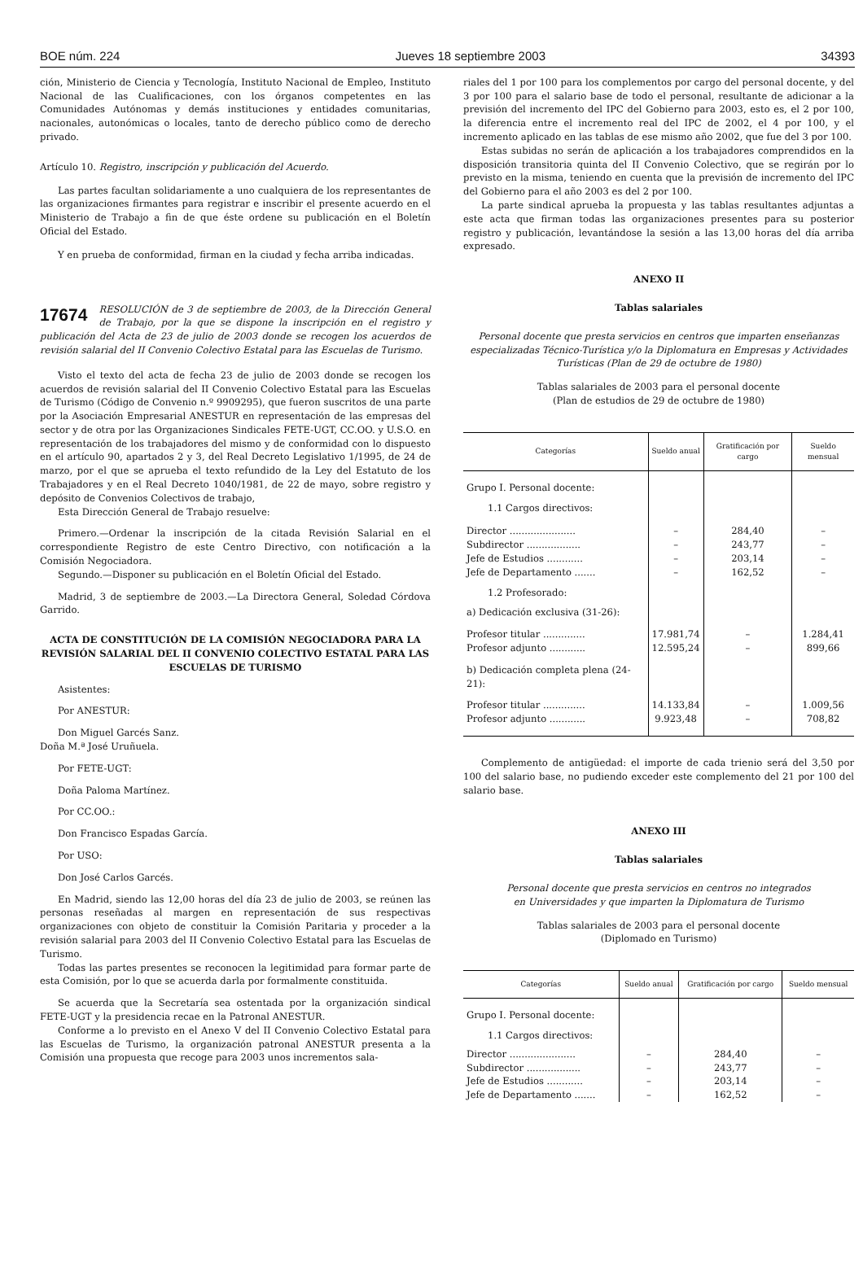BOE núm. 224 Jueves 18 septiembre 2003 34393
ción, Ministerio de Ciencia y Tecnología, Instituto Nacional de Empleo, Instituto Nacional de las Cualificaciones, con los órganos competentes en las Comunidades Autónomas y demás instituciones y entidades comunitarias, nacionales, autonómicas o locales, tanto de derecho público como de derecho privado.
Artículo 10. Registro, inscripción y publicación del Acuerdo.
Las partes facultan solidariamente a uno cualquiera de los representantes de las organizaciones firmantes para registrar e inscribir el presente acuerdo en el Ministerio de Trabajo a fin de que éste ordene su publicación en el Boletín Oficial del Estado.
Y en prueba de conformidad, firman en la ciudad y fecha arriba indicadas.
17674
RESOLUCIÓN de 3 de septiembre de 2003, de la Dirección General de Trabajo, por la que se dispone la inscripción en el registro y publicación del Acta de 23 de julio de 2003 donde se recogen los acuerdos de revisión salarial del II Convenio Colectivo Estatal para las Escuelas de Turismo.
Visto el texto del acta de fecha 23 de julio de 2003 donde se recogen los acuerdos de revisión salarial del II Convenio Colectivo Estatal para las Escuelas de Turismo (Código de Convenio n.º 9909295), que fueron suscritos de una parte por la Asociación Empresarial ANESTUR en representación de las empresas del sector y de otra por las Organizaciones Sindicales FETE-UGT, CC.OO. y U.S.O. en representación de los trabajadores del mismo y de conformidad con lo dispuesto en el artículo 90, apartados 2 y 3, del Real Decreto Legislativo 1/1995, de 24 de marzo, por el que se aprueba el texto refundido de la Ley del Estatuto de los Trabajadores y en el Real Decreto 1040/1981, de 22 de mayo, sobre registro y depósito de Convenios Colectivos de trabajo,
Esta Dirección General de Trabajo resuelve:
Primero.—Ordenar la inscripción de la citada Revisión Salarial en el correspondiente Registro de este Centro Directivo, con notificación a la Comisión Negociadora.
Segundo.—Disponer su publicación en el Boletín Oficial del Estado.
Madrid, 3 de septiembre de 2003.—La Directora General, Soledad Córdova Garrido.
ACTA DE CONSTITUCIÓN DE LA COMISIÓN NEGOCIADORA PARA LA REVISIÓN SALARIAL DEL II CONVENIO COLECTIVO ESTATAL PARA LAS ESCUELAS DE TURISMO
Asistentes:
Por ANESTUR:
Don Miguel Garcés Sanz.
Doña M.ª José Uruñuela.
Por FETE-UGT:
Doña Paloma Martínez.
Por CC.OO.:
Don Francisco Espadas García.
Por USO:
Don José Carlos Garcés.
En Madrid, siendo las 12,00 horas del día 23 de julio de 2003, se reúnen las personas reseñadas al margen en representación de sus respectivas organizaciones con objeto de constituir la Comisión Paritaria y proceder a la revisión salarial para 2003 del II Convenio Colectivo Estatal para las Escuelas de Turismo.
Todas las partes presentes se reconocen la legitimidad para formar parte de esta Comisión, por lo que se acuerda darla por formalmente constituida.
Se acuerda que la Secretaría sea ostentada por la organización sindical FETE-UGT y la presidencia recae en la Patronal ANESTUR.
Conforme a lo previsto en el Anexo V del II Convenio Colectivo Estatal para las Escuelas de Turismo, la organización patronal ANESTUR presenta a la Comisión una propuesta que recoge para 2003 unos incrementos sala-
riales del 1 por 100 para los complementos por cargo del personal docente, y del 3 por 100 para el salario base de todo el personal, resultante de adicionar a la previsión del incremento del IPC del Gobierno para 2003, esto es, el 2 por 100, la diferencia entre el incremento real del IPC de 2002, el 4 por 100, y el incremento aplicado en las tablas de ese mismo año 2002, que fue del 3 por 100.
Estas subidas no serán de aplicación a los trabajadores comprendidos en la disposición transitoria quinta del II Convenio Colectivo, que se regirán por lo previsto en la misma, teniendo en cuenta que la previsión de incremento del IPC del Gobierno para el año 2003 es del 2 por 100.
La parte sindical aprueba la propuesta y las tablas resultantes adjuntas a este acta que firman todas las organizaciones presentes para su posterior registro y publicación, levantándose la sesión a las 13,00 horas del día arriba expresado.
ANEXO II
Tablas salariales
Personal docente que presta servicios en centros que imparten enseñanzas especializadas Técnico-Turística y/o la Diplomatura en Empresas y Actividades Turísticas (Plan de 29 de octubre de 1980)
Tablas salariales de 2003 para el personal docente
(Plan de estudios de 29 de octubre de 1980)
| Categorías | Sueldo anual | Gratificación por cargo | Sueldo mensual |
| --- | --- | --- | --- |
| Grupo I. Personal docente: | | | |
| 1.1 Cargos directivos: | | | |
| Director ...................... | – | 284,40 | – |
| Subdirector .................. | – | 243,77 | – |
| Jefe de Estudios ............ | – | 203,14 | – |
| Jefe de Departamento ....... | – | 162,52 | – |
| 1.2 Profesorado: | | | |
| a) Dedicación exclusiva (31-26): | | | |
| Profesor titular .............. | 17.981,74 | – | 1.284,41 |
| Profesor adjunto ............ | 12.595,24 | – | 899,66 |
| b) Dedicación completa plena (24-21): | | | |
| Profesor titular .............. | 14.133,84 | – | 1.009,56 |
| Profesor adjunto ............ | 9.923,48 | – | 708,82 |
Complemento de antigüedad: el importe de cada trienio será del 3,50 por 100 del salario base, no pudiendo exceder este complemento del 21 por 100 del salario base.
ANEXO III
Tablas salariales
Personal docente que presta servicios en centros no integrados
en Universidades y que imparten la Diplomatura de Turismo
Tablas salariales de 2003 para el personal docente
(Diplomado en Turismo)
| Categorías | Sueldo anual | Gratificación por cargo | Sueldo mensual |
| --- | --- | --- | --- |
| Grupo I. Personal docente: | | | |
| 1.1 Cargos directivos: | | | |
| Director ...................... | – | 284,40 | – |
| Subdirector .................. | – | 243,77 | – |
| Jefe de Estudios ............ | – | 203,14 | – |
| Jefe de Departamento ....... | – | 162,52 | – |